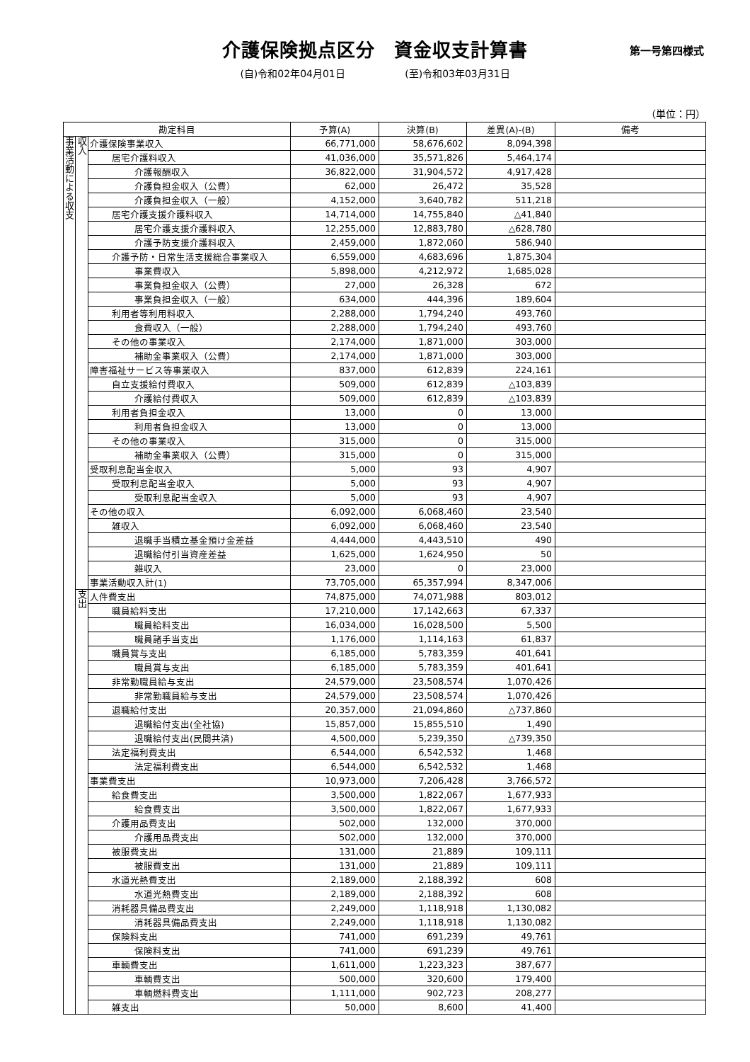介護保険拠点区分　資金収支計算書
第一号第四様式
(自)令和02年04月01日 (至)令和03年03月31日
（単位：円）
| 勘定科目 | | | 予算(A) | 決算(B) | 差異(A)-(B) | 備考 |
| --- | --- | --- | --- | --- | --- | --- |
| 事業活動による収支 | 収入 | 介護保険事業収入 | 66,771,000 | 58,676,602 | 8,094,398 | |
| | | 居宅介護料収入 | 41,036,000 | 35,571,826 | 5,464,174 | |
| | | 介護報酬収入 | 36,822,000 | 31,904,572 | 4,917,428 | |
| | | 介護負担金収入（公費） | 62,000 | 26,472 | 35,528 | |
| | | 介護負担金収入（一般） | 4,152,000 | 3,640,782 | 511,218 | |
| | | 居宅介護支援介護料収入 | 14,714,000 | 14,755,840 | △41,840 | |
| | | 居宅介護支援介護料収入 | 12,255,000 | 12,883,780 | △628,780 | |
| | | 介護予防支援介護料収入 | 2,459,000 | 1,872,060 | 586,940 | |
| | | 介護予防・日常生活支援総合事業収入 | 6,559,000 | 4,683,696 | 1,875,304 | |
| | | 事業費収入 | 5,898,000 | 4,212,972 | 1,685,028 | |
| | | 事業負担金収入（公費） | 27,000 | 26,328 | 672 | |
| | | 事業負担金収入（一般） | 634,000 | 444,396 | 189,604 | |
| | | 利用者等利用料収入 | 2,288,000 | 1,794,240 | 493,760 | |
| | | 食費収入（一般） | 2,288,000 | 1,794,240 | 493,760 | |
| | | その他の事業収入 | 2,174,000 | 1,871,000 | 303,000 | |
| | | 補助金事業収入（公費） | 2,174,000 | 1,871,000 | 303,000 | |
| | | 障害福祉サービス等事業収入 | 837,000 | 612,839 | 224,161 | |
| | | 自立支援給付費収入 | 509,000 | 612,839 | △103,839 | |
| | | 介護給付費収入 | 509,000 | 612,839 | △103,839 | |
| | | 利用者負担金収入 | 13,000 | 0 | 13,000 | |
| | | 利用者負担金収入 | 13,000 | 0 | 13,000 | |
| | | その他の事業収入 | 315,000 | 0 | 315,000 | |
| | | 補助金事業収入（公費） | 315,000 | 0 | 315,000 | |
| | | 受取利息配当金収入 | 5,000 | 93 | 4,907 | |
| | | 受取利息配当金収入 | 5,000 | 93 | 4,907 | |
| | | 受取利息配当金収入 | 5,000 | 93 | 4,907 | |
| | | その他の収入 | 6,092,000 | 6,068,460 | 23,540 | |
| | | 雑収入 | 6,092,000 | 6,068,460 | 23,540 | |
| | | 退職手当積立基金預け金差益 | 4,444,000 | 4,443,510 | 490 | |
| | | 退職給付引当資産差益 | 1,625,000 | 1,624,950 | 50 | |
| | | 雑収入 | 23,000 | 0 | 23,000 | |
| | | 事業活動収入計(1) | 73,705,000 | 65,357,994 | 8,347,006 | |
| | 支出 | 人件費支出 | 74,875,000 | 74,071,988 | 803,012 | |
| | | 職員給料支出 | 17,210,000 | 17,142,663 | 67,337 | |
| | | 職員給料支出 | 16,034,000 | 16,028,500 | 5,500 | |
| | | 職員諸手当支出 | 1,176,000 | 1,114,163 | 61,837 | |
| | | 職員賞与支出 | 6,185,000 | 5,783,359 | 401,641 | |
| | | 職員賞与支出 | 6,185,000 | 5,783,359 | 401,641 | |
| | | 非常勤職員給与支出 | 24,579,000 | 23,508,574 | 1,070,426 | |
| | | 非常勤職員給与支出 | 24,579,000 | 23,508,574 | 1,070,426 | |
| | | 退職給付支出 | 20,357,000 | 21,094,860 | △737,860 | |
| | | 退職給付支出(全社協) | 15,857,000 | 15,855,510 | 1,490 | |
| | | 退職給付支出(民間共済) | 4,500,000 | 5,239,350 | △739,350 | |
| | | 法定福利費支出 | 6,544,000 | 6,542,532 | 1,468 | |
| | | 法定福利費支出 | 6,544,000 | 6,542,532 | 1,468 | |
| | | 事業費支出 | 10,973,000 | 7,206,428 | 3,766,572 | |
| | | 給食費支出 | 3,500,000 | 1,822,067 | 1,677,933 | |
| | | 給食費支出 | 3,500,000 | 1,822,067 | 1,677,933 | |
| | | 介護用品費支出 | 502,000 | 132,000 | 370,000 | |
| | | 介護用品費支出 | 502,000 | 132,000 | 370,000 | |
| | | 被服費支出 | 131,000 | 21,889 | 109,111 | |
| | | 被服費支出 | 131,000 | 21,889 | 109,111 | |
| | | 水道光熱費支出 | 2,189,000 | 2,188,392 | 608 | |
| | | 水道光熱費支出 | 2,189,000 | 2,188,392 | 608 | |
| | | 消耗器具備品費支出 | 2,249,000 | 1,118,918 | 1,130,082 | |
| | | 消耗器具備品費支出 | 2,249,000 | 1,118,918 | 1,130,082 | |
| | | 保険料支出 | 741,000 | 691,239 | 49,761 | |
| | | 保険料支出 | 741,000 | 691,239 | 49,761 | |
| | | 車輌費支出 | 1,611,000 | 1,223,323 | 387,677 | |
| | | 車輌費支出 | 500,000 | 320,600 | 179,400 | |
| | | 車輌燃料費支出 | 1,111,000 | 902,723 | 208,277 | |
| | | 雑支出 | 50,000 | 8,600 | 41,400 | |